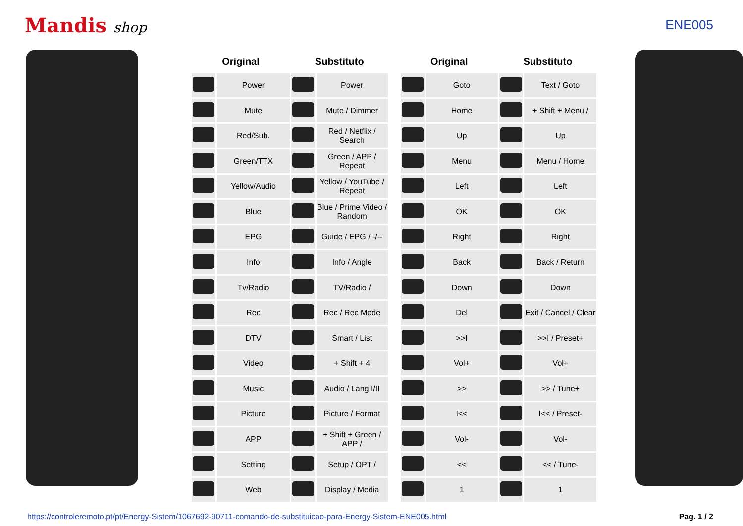Mandis shop ENE005
| Original | | Substituto | |
| --- | --- | --- | --- |
| | Power | | Power |
| | Mute | | Mute / Dimmer |
| | Red/Sub. | | Red / Netflix / Search |
| | Green/TTX | | Green / APP / Repeat |
| | Yellow/Audio | | Yellow / YouTube / Repeat |
| | Blue | | Blue / Prime Video / Random |
| | EPG | | Guide / EPG / -/-- |
| | Info | | Info / Angle |
| | Tv/Radio | | TV/Radio / |
| | Rec | | Rec / Rec Mode |
| | DTV | | Smart / List |
| | Video | | + Shift + 4 |
| | Music | | Audio / Lang I/II |
| | Picture | | Picture / Format |
| | APP | | + Shift + Green / APP / |
| | Setting | | Setup / OPT / |
| | Web | | Display / Media |
| Original | | Substituto | |
| --- | --- | --- | --- |
| | Goto | | Text / Goto |
| | Home | | + Shift + Menu / |
| | Up | | Up |
| | Menu | | Menu / Home |
| | Left | | Left |
| | OK | | OK |
| | Right | | Right |
| | Back | | Back / Return |
| | Down | | Down |
| | Del | | Exit / Cancel / Clear |
| | >>I | | >>I / Preset+ |
| | Vol+ | | Vol+ |
| | >> | | >> / Tune+ |
| | I<< | | I<< / Preset- |
| | Vol- | | Vol- |
| | << | | << / Tune- |
| | 1 | | 1 |
https://controleremoto.pt/pt/Energy-Sistem/1067692-90711-comando-de-substituicao-para-Energy-Sistem-ENE005.html Pag. 1 / 2